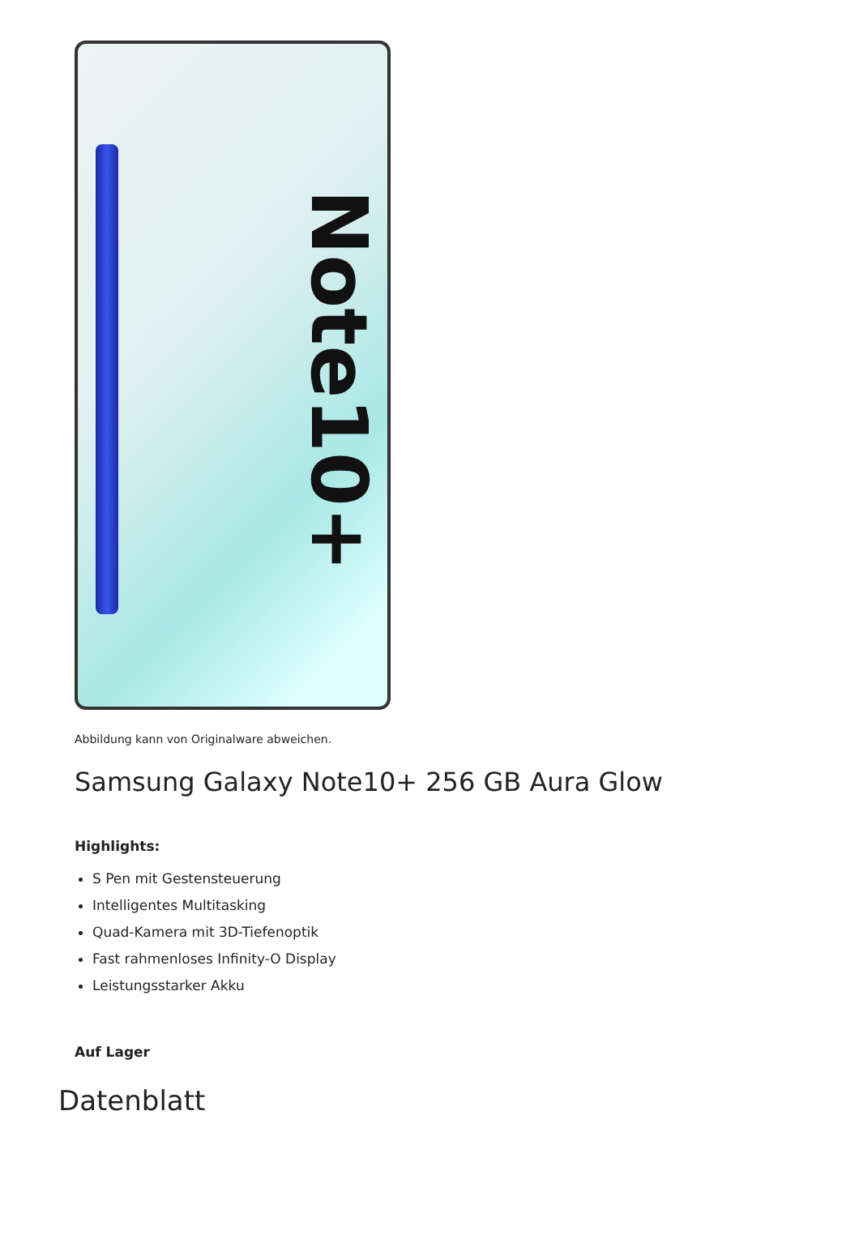Note10+
Abbildung kann von Originalware abweichen.
Samsung Galaxy Note10+ 256 GB Aura Glow
Highlights:
S Pen mit Gestensteuerung
Intelligentes Multitasking
Quad-Kamera mit 3D-Tiefenoptik
Fast rahmenloses Infinity-O Display
Leistungsstarker Akku
Auf Lager
Datenblatt